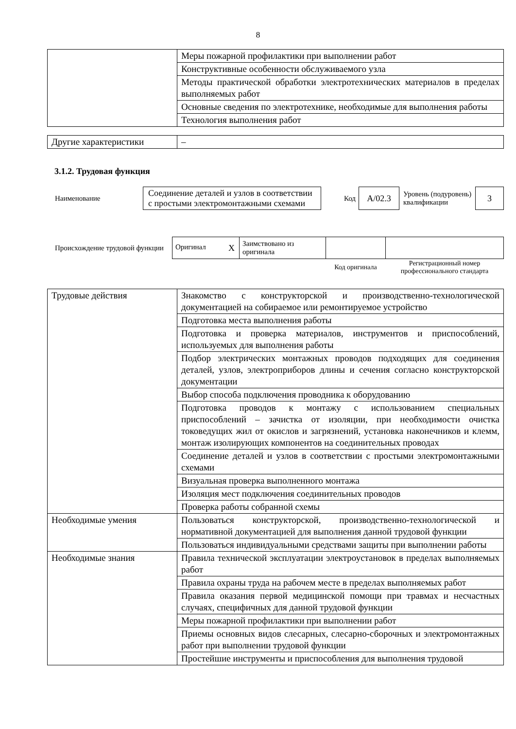8
| | Меры пожарной профилактики при выполнении работ |
| | Конструктивные особенности обслуживаемого узла |
| | Методы практической обработки электротехнических материалов в пределах выполняемых работ |
| | Основные сведения по электротехнике, необходимые для выполнения работы |
| | Технология выполнения работ |
| Другие характеристики | – |
3.1.2. Трудовая функция
| Наименование | Соединение деталей и узлов в соответствии с простыми электромонтажными схемами | Код | A/02.3 | Уровень (подуровень) квалификации | 3 |
| Происхождение трудовой функции | Оригинал X | Заимствовано из оригинала | | |
| | | | Код оригинала | Регистрационный номер профессионального стандарта |
| Трудовые действия | Знакомство с конструкторской и производственно-технологической документацией на собираемое или ремонтируемое устройство |
| | Подготовка места выполнения работы |
| | Подготовка и проверка материалов, инструментов и приспособлений, используемых для выполнения работы |
| | Подбор электрических монтажных проводов подходящих для соединения деталей, узлов, электроприборов длины и сечения согласно конструкторской документации |
| | Выбор способа подключения проводника к оборудованию |
| | Подготовка проводов к монтажу с использованием специальных приспособлений – зачистка от изоляции, при необходимости очистка токоведущих жил от окислов и загрязнений, установка наконечников и клемм, монтаж изолирующих компонентов на соединительных проводах |
| | Соединение деталей и узлов в соответствии с простыми электромонтажными схемами |
| | Визуальная проверка выполненного монтажа |
| | Изоляция мест подключения соединительных проводов |
| | Проверка работы собранной схемы |
| Необходимые умения | Пользоваться конструкторской, производственно-технологической и нормативной документацией для выполнения данной трудовой функции |
| | Пользоваться индивидуальными средствами защиты при выполнении работы |
| Необходимые знания | Правила технической эксплуатации электроустановок в пределах выполняемых работ |
| | Правила охраны труда на рабочем месте в пределах выполняемых работ |
| | Правила оказания первой медицинской помощи при травмах и несчастных случаях, специфичных для данной трудовой функции |
| | Меры пожарной профилактики при выполнении работ |
| | Приемы основных видов слесарных, слесарно-сборочных и электромонтажных работ при выполнении трудовой функции |
| | Простейшие инструменты и приспособления для выполнения трудовой |